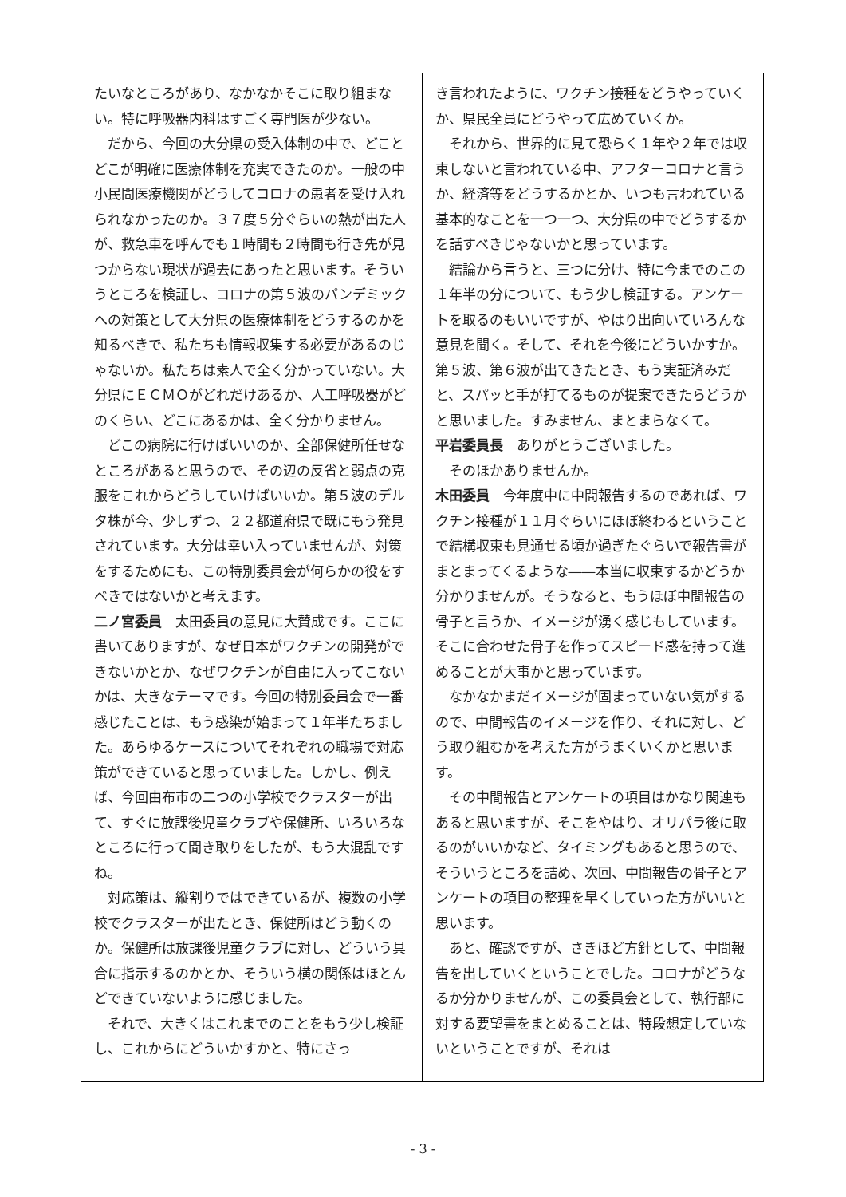たいなところがあり、なかなかそこに取り組まない。特に呼吸器内科はすごく専門医が少ない。
だから、今回の大分県の受入体制の中で、どことどこが明確に医療体制を充実できたのか。一般の中小民間医療機関がどうしてコロナの患者を受け入れられなかったのか。３７度５分ぐらいの熱が出た人が、救急車を呼んでも１時間も２時間も行き先が見つからない現状が過去にあったと思います。そういうところを検証し、コロナの第５波のパンデミックへの対策として大分県の医療体制をどうするのかを知るべきで、私たちも情報収集する必要があるのじゃないか。私たちは素人で全く分かっていない。大分県にＥＣＭＯがどれだけあるか、人工呼吸器がどのくらい、どこにあるかは、全く分かりません。
どこの病院に行けばいいのか、全部保健所任せなところがあると思うので、その辺の反省と弱点の克服をこれからどうしていけばいいか。第５波のデルタ株が今、少しずつ、２２都道府県で既にもう発見されています。大分は幸い入っていませんが、対策をするためにも、この特別委員会が何らかの役をすべきではないかと考えます。
二ノ宮委員　太田委員の意見に大賛成です。ここに書いてありますが、なぜ日本がワクチンの開発ができないかとか、なぜワクチンが自由に入ってこないかは、大きなテーマです。今回の特別委員会で一番感じたことは、もう感染が始まって１年半たちました。あらゆるケースについてそれぞれの職場で対応策ができていると思っていました。しかし、例えば、今回由布市の二つの小学校でクラスターが出て、すぐに放課後児童クラブや保健所、いろいろなところに行って聞き取りをしたが、もう大混乱ですね。
対応策は、縦割りではできているが、複数の小学校でクラスターが出たとき、保健所はどう動くのか。保健所は放課後児童クラブに対し、どういう具合に指示するのかとか、そういう横の関係はほとんどできていないように感じました。
それで、大きくはこれまでのことをもう少し検証し、これからにどういかすかと、特にさっ
き言われたように、ワクチン接種をどうやっていくか、県民全員にどうやって広めていくか。
それから、世界的に見て恐らく１年や２年では収束しないと言われている中、アフターコロナと言うか、経済等をどうするかとか、いつも言われている基本的なことを一つ一つ、大分県の中でどうするかを話すべきじゃないかと思っています。
結論から言うと、三つに分け、特に今までのこの１年半の分について、もう少し検証する。アンケートを取るのもいいですが、やはり出向いていろんな意見を聞く。そして、それを今後にどういかすか。第５波、第６波が出てきたとき、もう実証済みだと、スパッと手が打てるものが提案できたらどうかと思いました。すみません、まとまらなくて。
平岩委員長　ありがとうございました。
そのほかありませんか。
木田委員　今年度中に中間報告するのであれば、ワクチン接種が１１月ぐらいにほぼ終わるということで結構収束も見通せる頃か過ぎたぐらいで報告書がまとまってくるような――本当に収束するかどうか分かりませんが。そうなると、もうほぼ中間報告の骨子と言うか、イメージが湧く感じもしています。そこに合わせた骨子を作ってスピード感を持って進めることが大事かと思っています。
なかなかまだイメージが固まっていない気がするので、中間報告のイメージを作り、それに対し、どう取り組むかを考えた方がうまくいくかと思います。
その中間報告とアンケートの項目はかなり関連もあると思いますが、そこをやはり、オリパラ後に取るのがいいかなど、タイミングもあると思うので、そういうところを詰め、次回、中間報告の骨子とアンケートの項目の整理を早くしていった方がいいと思います。
あと、確認ですが、さきほど方針として、中間報告を出していくということでした。コロナがどうなるか分かりませんが、この委員会として、執行部に対する要望書をまとめることは、特段想定していないということですが、それは
- 3 -